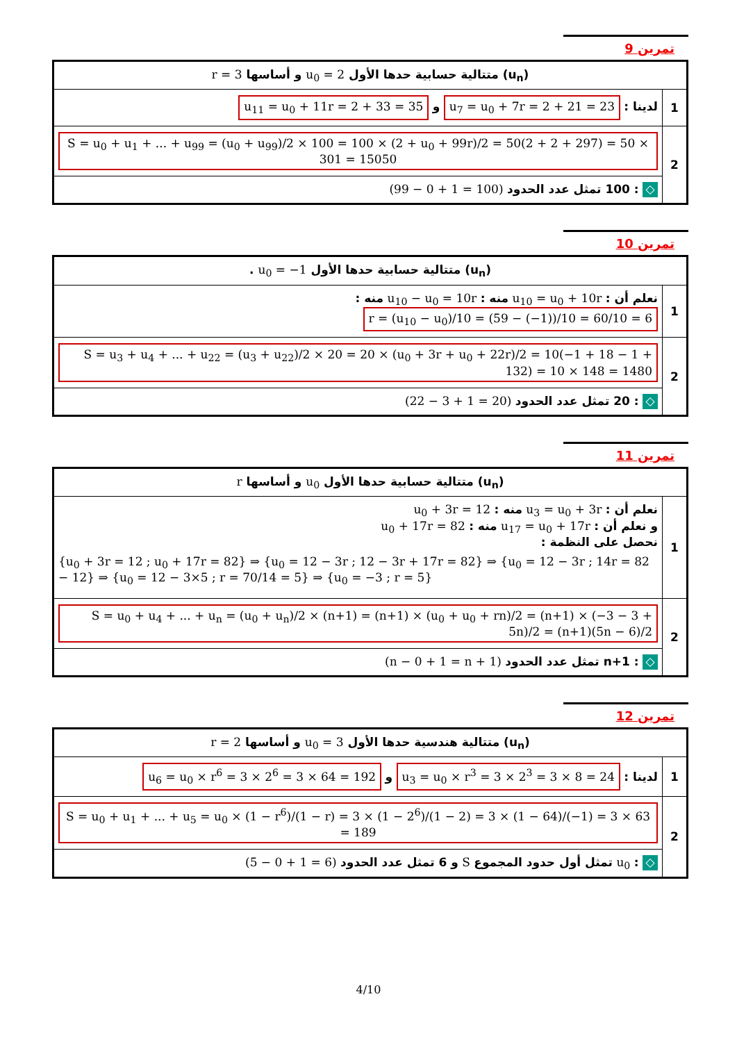تمرين 9
| (u<sub>n</sub>) متتالية حسابية حدها الأول u<sub>0</sub> = 2 و أساسها r = 3 | |
| 1 | لدينا : u<sub>7</sub> = u<sub>0</sub> + 7r = 2 + 21 = 23 و u<sub>11</sub> = u<sub>0</sub> + 11r = 2 + 33 = 35 |
| 2 | S = u<sub>0</sub> + u<sub>1</sub> + ... + u<sub>99</sub> = (u<sub>0</sub> + u<sub>99</sub>)/2 × 100 = 100 × (2 + u<sub>0</sub> + 99r)/2 = 50(2 + 2 + 297) = 50 × 301 = 15050 |
| | ◇ : 100 تمثل عدد الحدود (99 − 0 + 1 = 100) |
تمرين 10
| (u<sub>n</sub>) متتالية حسابية حدها الأول u<sub>0</sub> = −1 . | |
| 1 | نعلم أن : u<sub>10</sub> = u<sub>0</sub> + 10r منه : u<sub>10</sub> − u<sub>0</sub> = 10r منه : r = (u<sub>10</sub> − u<sub>0</sub>)/10 = (59 − (−1))/10 = 60/10 = 6 |
| 2 | S = u<sub>3</sub> + u<sub>4</sub> + ... + u<sub>22</sub> = (u<sub>3</sub> + u<sub>22</sub>)/2 × 20 = 20 × (u<sub>0</sub> + 3r + u<sub>0</sub> + 22r)/2 = 10(−1 + 18 − 1 + 132) = 10 × 148 = 1480 |
| | ◇ : 20 تمثل عدد الحدود (22 − 3 + 1 = 20) |
تمرين 11
| (u<sub>n</sub>) متتالية حسابية حدها الأول u<sub>0</sub> و أساسها r | |
| 1 | نعلم أن : u<sub>3</sub> = u<sub>0</sub> + 3r منه : u<sub>0</sub> + 3r = 12 و نعلم أن : u<sub>17</sub> = u<sub>0</sub> + 17r منه : u<sub>0</sub> + 17r = 82 نحصل على النظمة : {u<sub>0</sub> + 3r = 12 ; u<sub>0</sub> + 17r = 82} ⇒ {u<sub>0</sub> = 12 − 3r ; 12 − 3r + 17r = 82} ⇒ {u<sub>0</sub> = 12 − 3r ; 14r = 82 − 12} ⇒ {u<sub>0</sub> = 12 − 3×5 ; r = 70/14 = 5} ⇒ {u<sub>0</sub> = −3 ; r = 5} |
| 2 | S = u<sub>0</sub> + u<sub>4</sub> + ... + u<sub>n</sub> = (u<sub>0</sub> + u<sub>n</sub>)/2 × (n+1) = (n+1) × (u<sub>0</sub> + u<sub>0</sub> + rn)/2 = (n+1) × (−3 − 3 + 5n)/2 = (n+1)(5n − 6)/2 |
| | ◇ : n+1 تمثل عدد الحدود (n − 0 + 1 = n + 1) |
تمرين 12
| (u<sub>n</sub>) متتالية هندسية حدها الأول u<sub>0</sub> = 3 و أساسها r = 2 | |
| 1 | لدينا : u<sub>3</sub> = u<sub>0</sub> × r<sup>3</sup> = 3 × 2<sup>3</sup> = 3 × 8 = 24 و u<sub>6</sub> = u<sub>0</sub> × r<sup>6</sup> = 3 × 2<sup>6</sup> = 3 × 64 = 192 |
| 2 | S = u<sub>0</sub> + u<sub>1</sub> + ... + u<sub>5</sub> = u<sub>0</sub> × (1 − r<sup>6</sup>)/(1 − r) = 3 × (1 − 2<sup>6</sup>)/(1 − 2) = 3 × (1 − 64)/(−1) = 3 × 63 = 189 |
| | ◇ : u<sub>0</sub> تمثل أول حدود المجموع S و 6 تمثل عدد الحدود (5 − 0 + 1 = 6) |
4/10